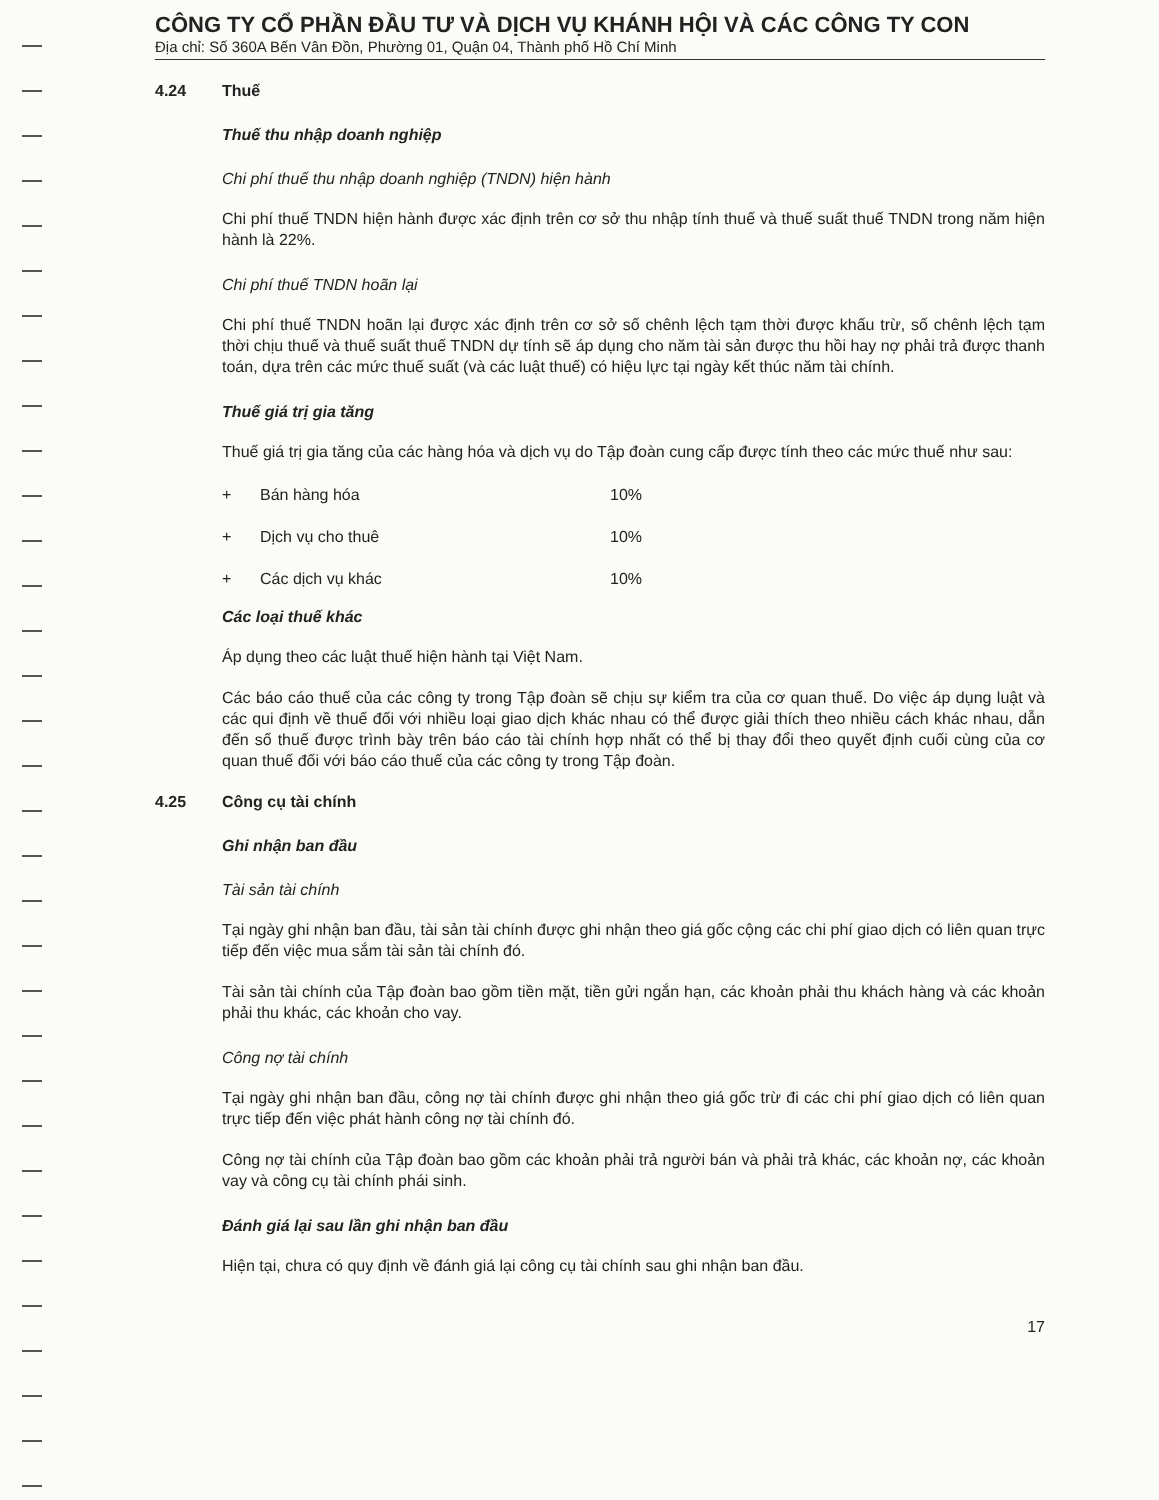CÔNG TY CỔ PHẦN ĐẦU TƯ VÀ DỊCH VỤ KHÁNH HỘI VÀ CÁC CÔNG TY CON
Địa chỉ: Số 360A Bến Vân Đồn, Phường 01, Quận 04, Thành phố Hồ Chí Minh
4.24 Thuế
Thuế thu nhập doanh nghiệp
Chi phí thuế thu nhập doanh nghiệp (TNDN) hiện hành
Chi phí thuế TNDN hiện hành được xác định trên cơ sở thu nhập tính thuế và thuế suất thuế TNDN trong năm hiện hành là 22%.
Chi phí thuế TNDN hoãn lại
Chi phí thuế TNDN hoãn lại được xác định trên cơ sở số chênh lệch tạm thời được khấu trừ, số chênh lệch tạm thời chịu thuế và thuế suất thuế TNDN dự tính sẽ áp dụng cho năm tài sản được thu hồi hay nợ phải trả được thanh toán, dựa trên các mức thuế suất (và các luật thuế) có hiệu lực tại ngày kết thúc năm tài chính.
Thuế giá trị gia tăng
Thuế giá trị gia tăng của các hàng hóa và dịch vụ do Tập đoàn cung cấp được tính theo các mức thuế như sau:
| + | Bán hàng hóa | 10% |
| + | Dịch vụ cho thuê | 10% |
| + | Các dịch vụ khác | 10% |
Các loại thuế khác
Áp dụng theo các luật thuế hiện hành tại Việt Nam.
Các báo cáo thuế của các công ty trong Tập đoàn sẽ chịu sự kiểm tra của cơ quan thuế. Do việc áp dụng luật và các qui định về thuế đối với nhiều loại giao dịch khác nhau có thể được giải thích theo nhiều cách khác nhau, dẫn đến số thuế được trình bày trên báo cáo tài chính hợp nhất có thể bị thay đổi theo quyết định cuối cùng của cơ quan thuế đối với báo cáo thuế của các công ty trong Tập đoàn.
4.25 Công cụ tài chính
Ghi nhận ban đầu
Tài sản tài chính
Tại ngày ghi nhận ban đầu, tài sản tài chính được ghi nhận theo giá gốc cộng các chi phí giao dịch có liên quan trực tiếp đến việc mua sắm tài sản tài chính đó.
Tài sản tài chính của Tập đoàn bao gồm tiền mặt, tiền gửi ngắn hạn, các khoản phải thu khách hàng và các khoản phải thu khác, các khoản cho vay.
Công nợ tài chính
Tại ngày ghi nhận ban đầu, công nợ tài chính được ghi nhận theo giá gốc trừ đi các chi phí giao dịch có liên quan trực tiếp đến việc phát hành công nợ tài chính đó.
Công nợ tài chính của Tập đoàn bao gồm các khoản phải trả người bán và phải trả khác, các khoản nợ, các khoản vay và công cụ tài chính phái sinh.
Đánh giá lại sau lần ghi nhận ban đầu
Hiện tại, chưa có quy định về đánh giá lại công cụ tài chính sau ghi nhận ban đầu.
17